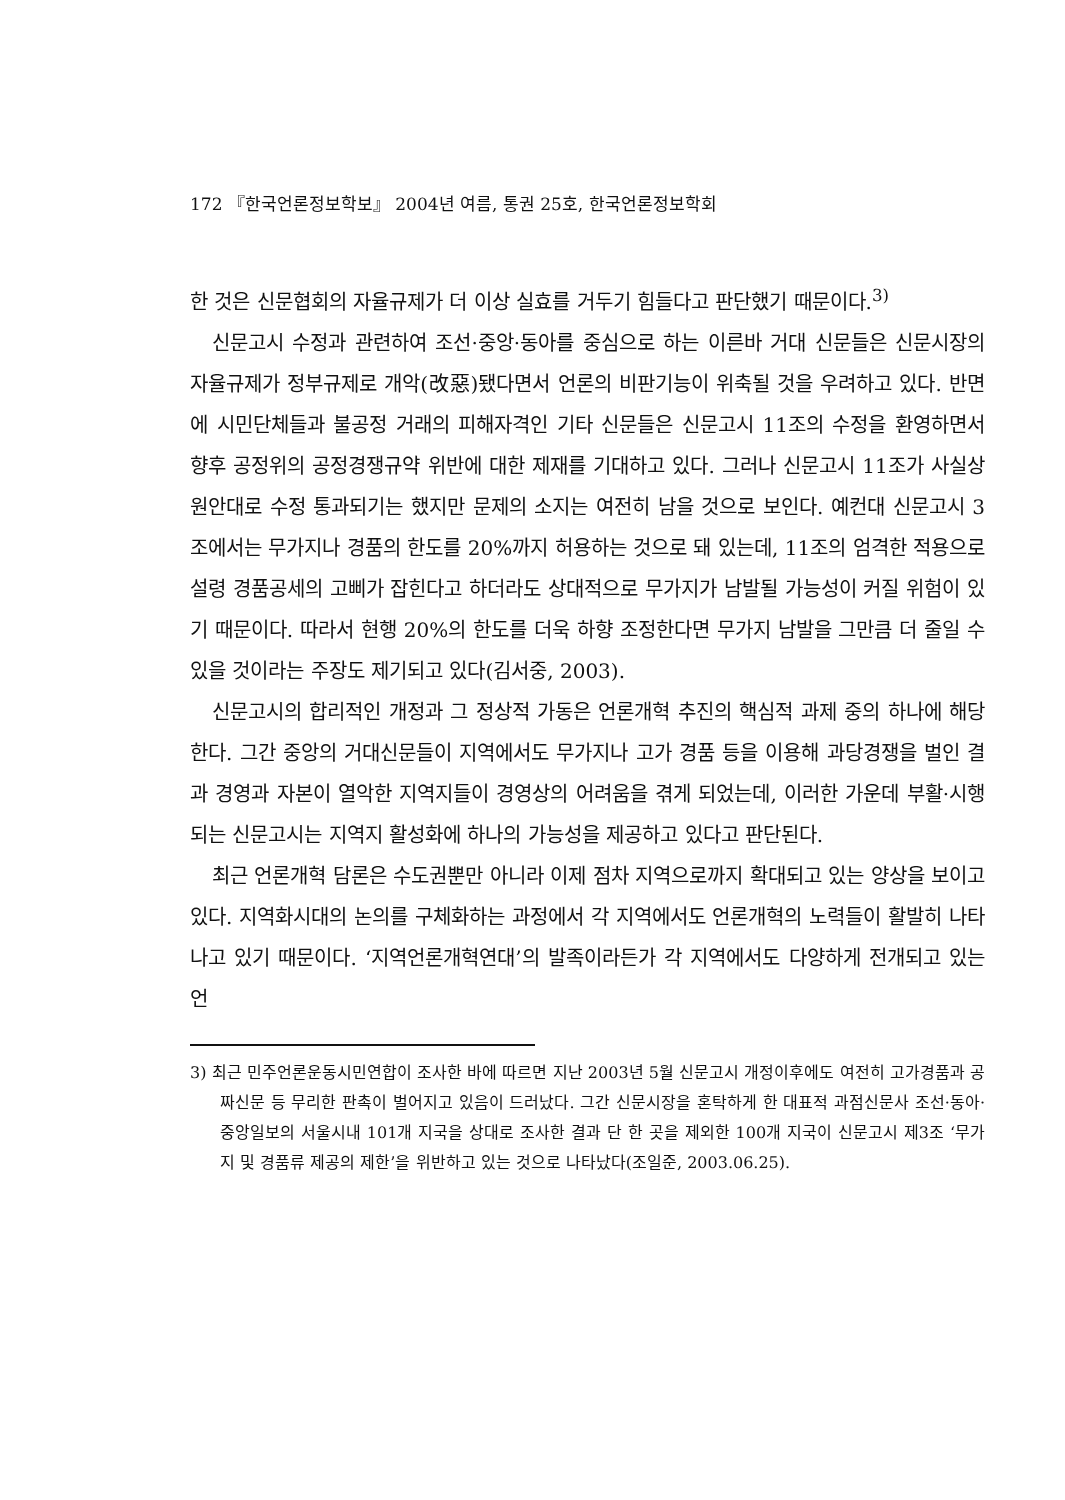172 『한국언론정보학보』 2004년 여름, 통권 25호, 한국언론정보학회
한 것은 신문협회의 자율규제가 더 이상 실효를 거두기 힘들다고 판단했기 때문이다.<sup>3)</sup>
신문고시 수정과 관련하여 조선·중앙·동아를 중심으로 하는 이른바 거대 신문들은 신문시장의 자율규제가 정부규제로 개악(改惡)됐다면서 언론의 비판기능이 위축될 것을 우려하고 있다. 반면에 시민단체들과 불공정 거래의 피해자격인 기타 신문들은 신문고시 11조의 수정을 환영하면서 향후 공정위의 공정경쟁규약 위반에 대한 제재를 기대하고 있다. 그러나 신문고시 11조가 사실상 원안대로 수정 통과되기는 했지만 문제의 소지는 여전히 남을 것으로 보인다. 예컨대 신문고시 3조에서는 무가지나 경품의 한도를 20%까지 허용하는 것으로 돼 있는데, 11조의 엄격한 적용으로 설령 경품공세의 고삐가 잡힌다고 하더라도 상대적으로 무가지가 남발될 가능성이 커질 위험이 있기 때문이다. 따라서 현행 20%의 한도를 더욱 하향 조정한다면 무가지 남발을 그만큼 더 줄일 수 있을 것이라는 주장도 제기되고 있다(김서중, 2003).
신문고시의 합리적인 개정과 그 정상적 가동은 언론개혁 추진의 핵심적 과제 중의 하나에 해당한다. 그간 중앙의 거대신문들이 지역에서도 무가지나 고가 경품 등을 이용해 과당경쟁을 벌인 결과 경영과 자본이 열악한 지역지들이 경영상의 어려움을 겪게 되었는데, 이러한 가운데 부활·시행되는 신문고시는 지역지 활성화에 하나의 가능성을 제공하고 있다고 판단된다.
최근 언론개혁 담론은 수도권뿐만 아니라 이제 점차 지역으로까지 확대되고 있는 양상을 보이고 있다. 지역화시대의 논의를 구체화하는 과정에서 각 지역에서도 언론개혁의 노력들이 활발히 나타나고 있기 때문이다. ‘지역언론개혁연대’의 발족이라든가 각 지역에서도 다양하게 전개되고 있는 언
3) 최근 민주언론운동시민연합이 조사한 바에 따르면 지난 2003년 5월 신문고시 개정이후에도 여전히 고가경품과 공짜신문 등 무리한 판촉이 벌어지고 있음이 드러났다. 그간 신문시장을 혼탁하게 한 대표적 과점신문사 조선·동아·중앙일보의 서울시내 101개 지국을 상대로 조사한 결과 단 한 곳을 제외한 100개 지국이 신문고시 제3조 ‘무가지 및 경품류 제공의 제한’을 위반하고 있는 것으로 나타났다(조일준, 2003.06.25).